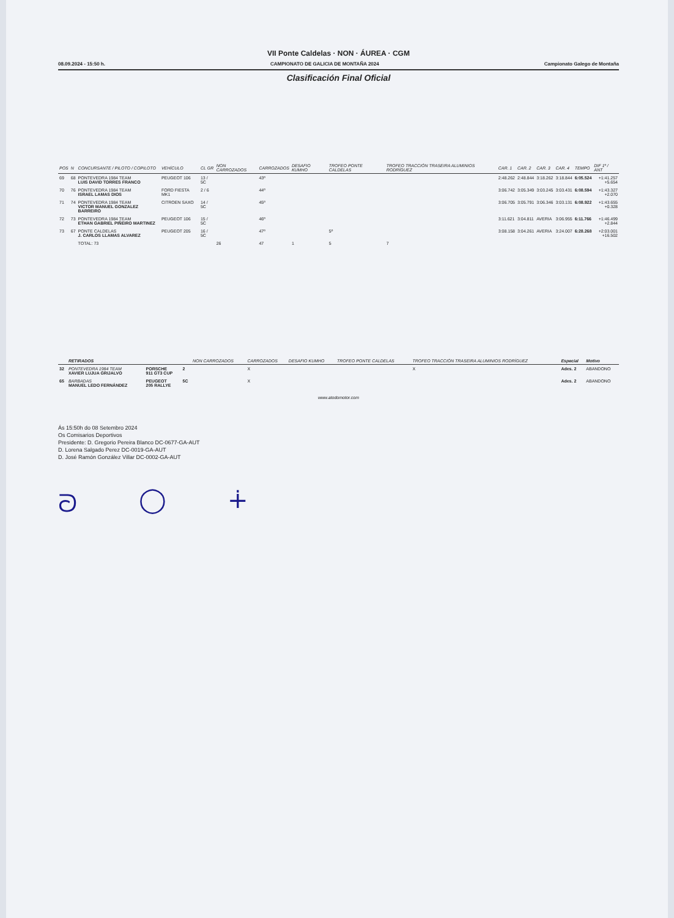VII Ponte Caldelas · NON · ÁUREA · CGM
08.09.2024 - 15:50 h. CAMPIONATO DE GALICIA DE MONTAÑA 2024 Campionato Galego de Montaña
Clasificación Final Oficial
| POS | N | CONCURSANTE / PILOTO / COPILOTO | VEHÍCULO | CL GR | NON CARROZADOS | CARROZADOS | DESAFIO KUMHO | TROFEO PONTE CALDELAS | TROFEO TRACCIÓN TRASEIRA ALUMINIOS RODRÍGUEZ | CAR. 1 | CAR. 2 | CAR. 3 | CAR. 4 | TEMPO | DIF 1º / ANT |
| --- | --- | --- | --- | --- | --- | --- | --- | --- | --- | --- | --- | --- | --- | --- | --- |
| 69 | 68 | PONTEVEDRA 1984 TEAM LUIS DAVID TORRES FRANCO | PEUGEOT 106 | 13 / 5C | | 43º | | | | 2:48.262 | 2:48.844 | 3:18.262 | 3:18.844 | 6:05.524 | +1:41.257 +5.654 |
| 70 | 76 | PONTEVEDRA 1984 TEAM ISRAEL LAMAS DIOS | FORD FIESTA MK1 | 2 / 6 | | 44º | | | | 3:06.742 | 3:05.349 | 3:03.245 | 3:03.431 | 6:08.594 | +1:43.327 +2.070 |
| 71 | 74 | PONTEVEDRA 1984 TEAM VICTOR MANUEL GONZALEZ BARREIRO | CITROEN SAXO | 14 / 5C | | 45º | | | | 3:06.705 | 3:05.791 | 3:06.346 | 3:03.131 | 6:08.922 | +1:43.655 +0.328 |
| 72 | 73 | PONTEVEDRA 1984 TEAM ETHAN GABRIEL PIÑEIRO MARTINEZ | PEUGEOT 106 | 15 / 5C | | 46º | | | | 3:11.621 | 3:04.811 | AVERIA | 3:06.955 | 6:11.766 | +1:46.499 +2.844 |
| 73 | 67 | PONTE CALDELAS J. CARLOS LLAMAS ALVAREZ | PEUGEOT 205 | 16 / 5C | | 47º | | 5º | | 3:08.158 | 3:04.261 | AVERIA | 3:24.007 | 6:28.268 | +2:03.001 +16.502 |
| | | TOTAL: 73 | | | 26 | 47 | 1 | 5 | 7 | | | | | | |
| | RETIRADOS | | | NON CARROZADOS | CARROZADOS | DESAFIO KUMHO | TROFEO PONTE CALDELAS | TROFEO TRACCIÓN TRASEIRA ALUMINIOS RODRÍGUEZ | Especial | Motivo |
| --- | --- | --- | --- | --- | --- | --- | --- | --- | --- | --- |
| 32 | PONTEVEDRA 1984 TEAM XAVIER LUJUA GRIJALVO | PORSCHE 911 GT3 CUP | 2 | | X | | | X | Ades. 2 | ABANDONO |
| 65 | BARBADAS MANUEL LEDO FERNÁNDEZ | PEUGEOT 205 RALLYE | 5C | | X | | | | Ades. 2 | ABANDONO |
www.atodomotor.com
Ás 15:50h do 08 Setembro 2024
Os Comisarios Deportivos
Presidente: D. Gregorio Pereira Blanco DC-0677-GA-AUT
D. Lorena Salgado Perez DC-0019-GA-AUT
D. José Ramón González Villar DC-0002-GA-AUT
ᘐ ◯ ∔